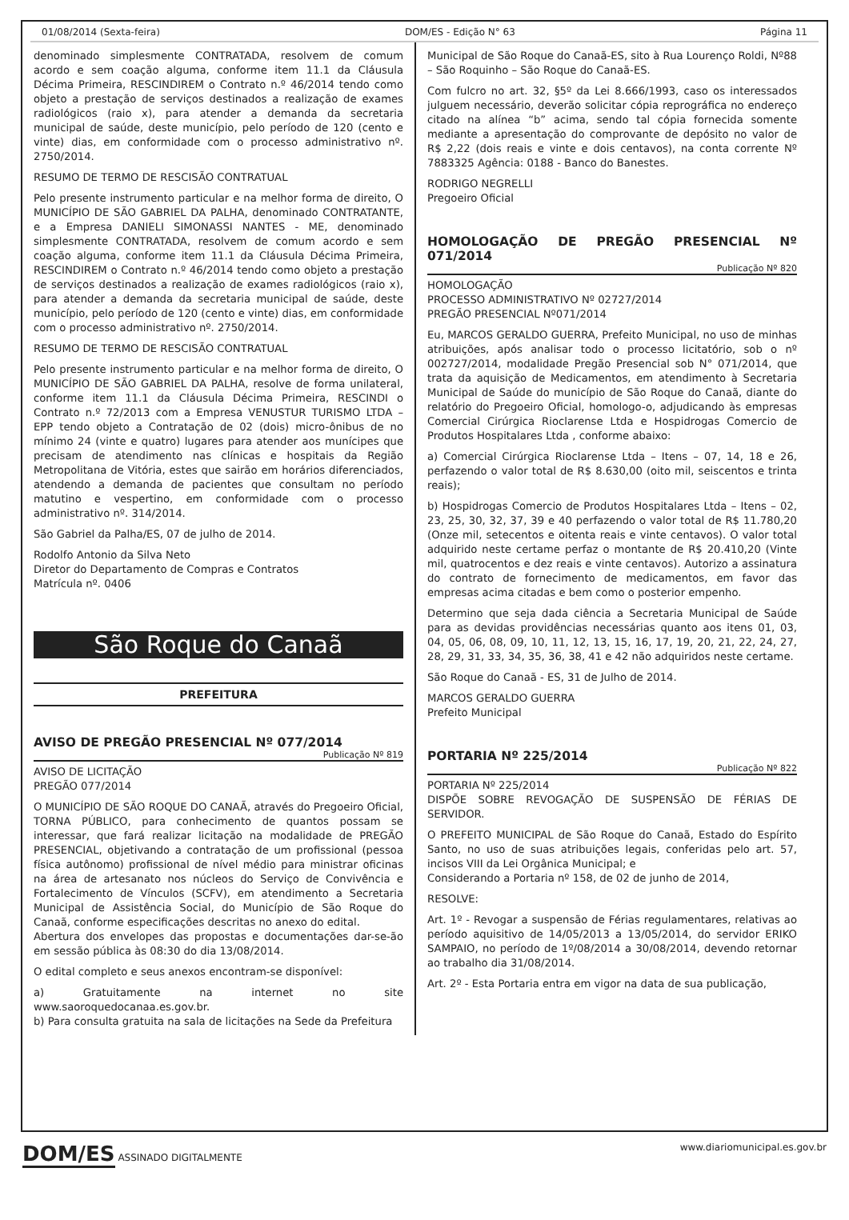01/08/2014 (Sexta-feira) DOM/ES - Edição N° 63 Página 11
denominado simplesmente CONTRATADA, resolvem de comum acordo e sem coação alguma, conforme item 11.1 da Cláusula Décima Primeira, RESCINDIREM o Contrato n.º 46/2014 tendo como objeto a prestação de serviços destinados a realização de exames radiológicos (raio x), para atender a demanda da secretaria municipal de saúde, deste município, pelo período de 120 (cento e vinte) dias, em conformidade com o processo administrativo nº. 2750/2014.
RESUMO DE TERMO DE RESCISÃO CONTRATUAL
Pelo presente instrumento particular e na melhor forma de direito, O MUNICÍPIO DE SÃO GABRIEL DA PALHA, denominado CONTRATANTE, e a Empresa DANIELI SIMONASSI NANTES - ME, denominado simplesmente CONTRATADA, resolvem de comum acordo e sem coação alguma, conforme item 11.1 da Cláusula Décima Primeira, RESCINDIREM o Contrato n.º 46/2014 tendo como objeto a prestação de serviços destinados a realização de exames radiológicos (raio x), para atender a demanda da secretaria municipal de saúde, deste município, pelo período de 120 (cento e vinte) dias, em conformidade com o processo administrativo nº. 2750/2014.
RESUMO DE TERMO DE RESCISÃO CONTRATUAL
Pelo presente instrumento particular e na melhor forma de direito, O MUNICÍPIO DE SÃO GABRIEL DA PALHA, resolve de forma unilateral, conforme item 11.1 da Cláusula Décima Primeira, RESCINDI o Contrato n.º 72/2013 com a Empresa VENUSTUR TURISMO LTDA – EPP tendo objeto a Contratação de 02 (dois) micro-ônibus de no mínimo 24 (vinte e quatro) lugares para atender aos munícipes que precisam de atendimento nas clínicas e hospitais da Região Metropolitana de Vitória, estes que sairão em horários diferenciados, atendendo a demanda de pacientes que consultam no período matutino e vespertino, em conformidade com o processo administrativo nº. 314/2014.
São Gabriel da Palha/ES, 07 de julho de 2014.
Rodolfo Antonio da Silva Neto
Diretor do Departamento de Compras e Contratos
Matrícula nº. 0406
São Roque do Canaã
PREFEITURA
AVISO DE PREGÃO PRESENCIAL Nº 077/2014
Publicação Nº 819
AVISO DE LICITAÇÃO
PREGÃO 077/2014
O MUNICÍPIO DE SÃO ROQUE DO CANAÃ, através do Pregoeiro Oficial, TORNA PÚBLICO, para conhecimento de quantos possam se interessar, que fará realizar licitação na modalidade de PREGÃO PRESENCIAL, objetivando a contratação de um profissional (pessoa física autônomo) profissional de nível médio para ministrar oficinas na área de artesanato nos núcleos do Serviço de Convivência e Fortalecimento de Vínculos (SCFV), em atendimento a Secretaria Municipal de Assistência Social, do Município de São Roque do Canaã, conforme especificações descritas no anexo do edital.
Abertura dos envelopes das propostas e documentações dar-se-ão em sessão pública às 08:30 do dia 13/08/2014.
O edital completo e seus anexos encontram-se disponível:
a) Gratuitamente na internet no site www.saoroquedocanaa.es.gov.br.
b) Para consulta gratuita na sala de licitações na Sede da Prefeitura
Municipal de São Roque do Canaã-ES, sito à Rua Lourenço Roldi, Nº88 – São Roquinho – São Roque do Canaã-ES.
Com fulcro no art. 32, §5º da Lei 8.666/1993, caso os interessados julguem necessário, deverão solicitar cópia reprográfica no endereço citado na alínea “b” acima, sendo tal cópia fornecida somente mediante a apresentação do comprovante de depósito no valor de R$ 2,22 (dois reais e vinte e dois centavos), na conta corrente Nº 7883325 Agência: 0188 - Banco do Banestes.
RODRIGO NEGRELLI
Pregoeiro Oficial
HOMOLOGAÇÃO DE PREGÃO PRESENCIAL Nº 071/2014
Publicação Nº 820
HOMOLOGAÇÃO
PROCESSO ADMINISTRATIVO Nº 02727/2014
PREGÃO PRESENCIAL Nº071/2014
Eu, MARCOS GERALDO GUERRA, Prefeito Municipal, no uso de minhas atribuições, após analisar todo o processo licitatório, sob o nº 002727/2014, modalidade Pregão Presencial sob N° 071/2014, que trata da aquisição de Medicamentos, em atendimento à Secretaria Municipal de Saúde do município de São Roque do Canaã, diante do relatório do Pregoeiro Oficial, homologo-o, adjudicando às empresas Comercial Cirúrgica Rioclarense Ltda e Hospidrogas Comercio de Produtos Hospitalares Ltda , conforme abaixo:
a) Comercial Cirúrgica Rioclarense Ltda – Itens – 07, 14, 18 e 26, perfazendo o valor total de R$ 8.630,00 (oito mil, seiscentos e trinta reais);
b) Hospidrogas Comercio de Produtos Hospitalares Ltda – Itens – 02, 23, 25, 30, 32, 37, 39 e 40 perfazendo o valor total de R$ 11.780,20 (Onze mil, setecentos e oitenta reais e vinte centavos). O valor total adquirido neste certame perfaz o montante de R$ 20.410,20 (Vinte mil, quatrocentos e dez reais e vinte centavos). Autorizo a assinatura do contrato de fornecimento de medicamentos, em favor das empresas acima citadas e bem como o posterior empenho.
Determino que seja dada ciência a Secretaria Municipal de Saúde para as devidas providências necessárias quanto aos itens 01, 03, 04, 05, 06, 08, 09, 10, 11, 12, 13, 15, 16, 17, 19, 20, 21, 22, 24, 27, 28, 29, 31, 33, 34, 35, 36, 38, 41 e 42 não adquiridos neste certame.
São Roque do Canaã - ES, 31 de Julho de 2014.
MARCOS GERALDO GUERRA
Prefeito Municipal
PORTARIA Nº 225/2014
Publicação Nº 822
PORTARIA Nº 225/2014
DISPÕE SOBRE REVOGAÇÃO DE SUSPENSÃO DE FÉRIAS DE SERVIDOR.
O PREFEITO MUNICIPAL de São Roque do Canaã, Estado do Espírito Santo, no uso de suas atribuições legais, conferidas pelo art. 57, incisos VIII da Lei Orgânica Municipal; e
Considerando a Portaria nº 158, de 02 de junho de 2014,
RESOLVE:
Art. 1º - Revogar a suspensão de Férias regulamentares, relativas ao período aquisitivo de 14/05/2013 a 13/05/2014, do servidor ERIKO SAMPAIO, no período de 1º/08/2014 a 30/08/2014, devendo retornar ao trabalho dia 31/08/2014.
Art. 2º - Esta Portaria entra em vigor na data de sua publicação,
DOM/ES ASSINADO DIGITALMENTE www.diariomunicipal.es.gov.br